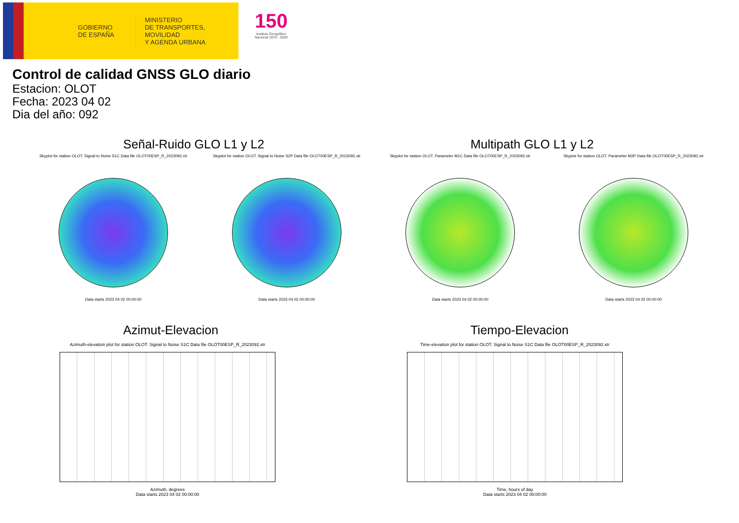GOBIERNO DE ESPAÑA
MINISTERIO
DE TRANSPORTES, MOVILIDAD
Y AGENDA URBANA
150
Instituto Geográfico Nacional 1870 - 2020
Control de calidad GNSS GLO diario
Estacion: OLOT
Fecha: 2023 04 02
Dia del año: 092
Señal-Ruido GLO L1 y L2 Multipath GLO L1 y L2
Skyplot for station OLOT. Signal to Noise S1C Data file OLOT00ESP_R_2023092.xtr
Data starts 2023 04 02 00:00:00
Skyplot for station OLOT. Signal to Noise S2P Data file OLOT00ESP_R_2023092.xtr
Data starts 2023 04 02 00:00:00
Skyplot for station OLOT. Parameter M1C Data file OLOT00ESP_R_2023092.xtr
Data starts 2023 04 02 00:00:00
Skyplot for station OLOT. Parameter M2P Data file OLOT00ESP_R_2023092.xtr
Data starts 2023 04 02 00:00:00
Azimut-Elevacion Tiempo-Elevacion
Azimuth-elevation plot for station OLOT. Signal to Noise S1C Data file OLOT00ESP_R_2023092.xtr
Azimuth, degrees
Data starts 2023 04 02 00:00:00
Time-elevation plot for station OLOT. Signal to Noise S1C Data file OLOT00ESP_R_2023092.xtr
Time, hours of day
Data starts 2023 04 02 00:00:00